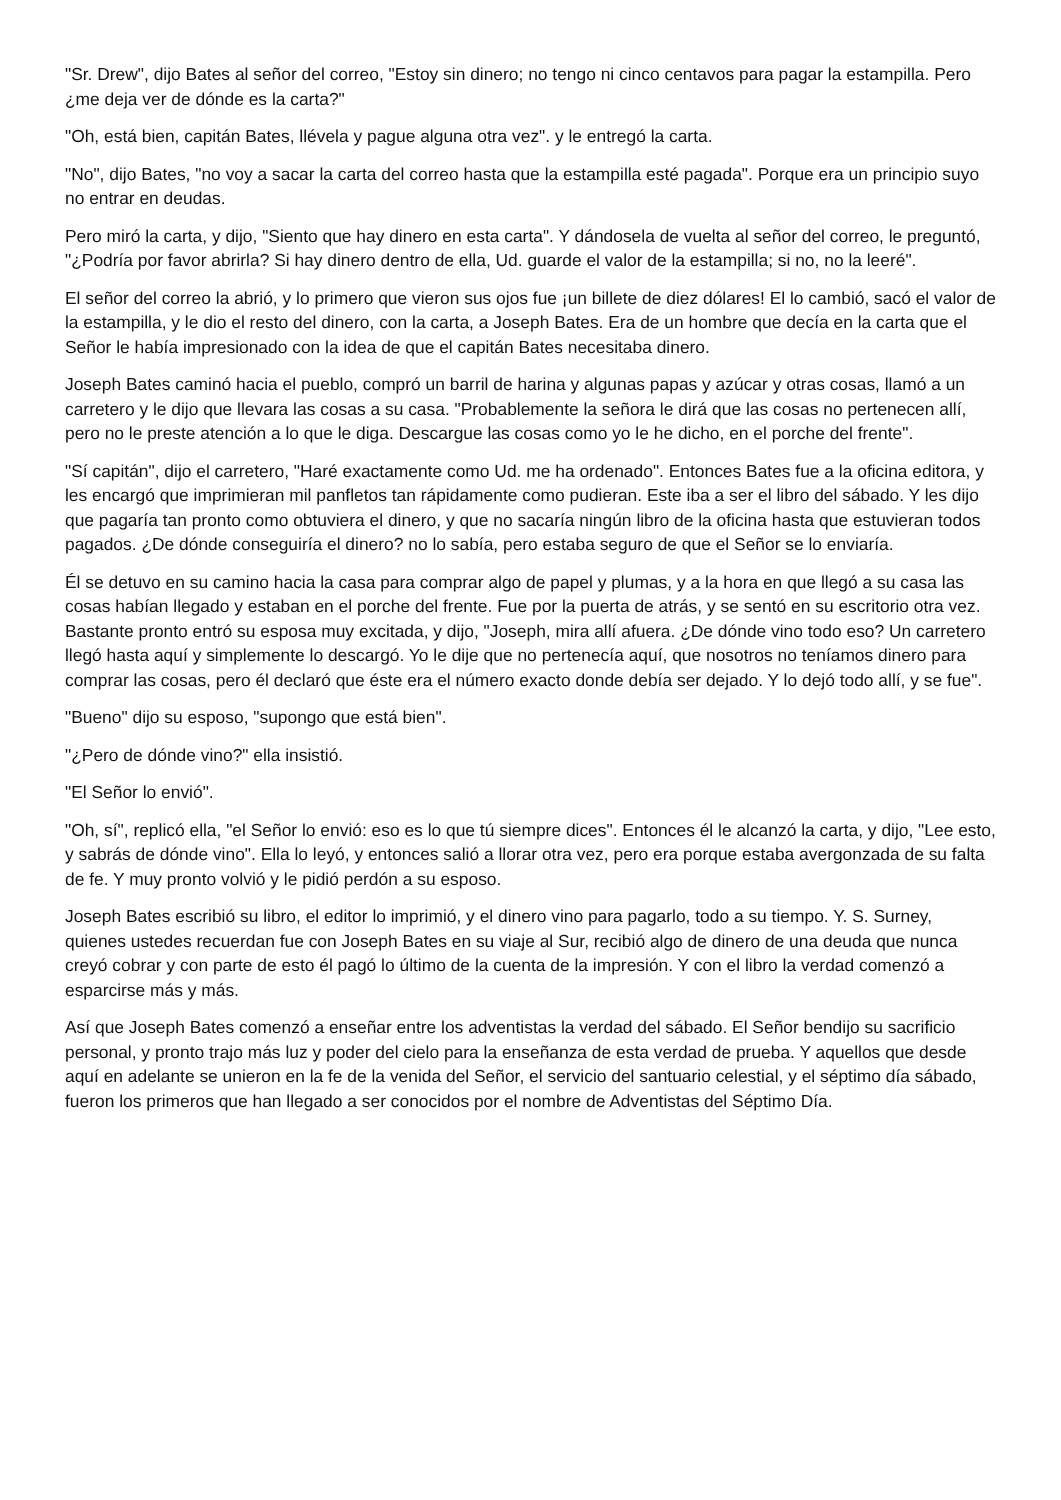"Sr. Drew", dijo Bates al señor del correo, "Estoy sin dinero; no tengo ni cinco centavos para pagar la estampilla. Pero ¿me deja ver de dónde es la carta?"
"Oh, está bien, capitán Bates, llévela y pague alguna otra vez". y le entregó la carta.
"No", dijo Bates, "no voy a sacar la carta del correo hasta que la estampilla esté pagada". Porque era un principio suyo no entrar en deudas.
Pero miró la carta, y dijo, "Siento que hay dinero en esta carta". Y dándosela de vuelta al señor del correo, le preguntó, "¿Podría por favor abrirla? Si hay dinero dentro de ella, Ud. guarde el valor de la estampilla; si no, no la leeré".
El señor del correo la abrió, y lo primero que vieron sus ojos fue ¡un billete de diez dólares! El lo cambió, sacó el valor de la estampilla, y le dio el resto del dinero, con la carta, a Joseph Bates. Era de un hombre que decía en la carta que el Señor le había impresionado con la idea de que el capitán Bates necesitaba dinero.
Joseph Bates caminó hacia el pueblo, compró un barril de harina y algunas papas y azúcar y otras cosas, llamó a un carretero y le dijo que llevara las cosas a su casa. "Probablemente la señora le dirá que las cosas no pertenecen allí, pero no le preste atención a lo que le diga. Descargue las cosas como yo le he dicho, en el porche del frente".
"Sí capitán", dijo el carretero, "Haré exactamente como Ud. me ha ordenado". Entonces Bates fue a la oficina editora, y les encargó que imprimieran mil panfletos tan rápidamente como pudieran. Este iba a ser el libro del sábado. Y les dijo que pagaría tan pronto como obtuviera el dinero, y que no sacaría ningún libro de la oficina hasta que estuvieran todos pagados. ¿De dónde conseguiría el dinero? no lo sabía, pero estaba seguro de que el Señor se lo enviaría.
Él se detuvo en su camino hacia la casa para comprar algo de papel y plumas, y a la hora en que llegó a su casa las cosas habían llegado y estaban en el porche del frente. Fue por la puerta de atrás, y se sentó en su escritorio otra vez. Bastante pronto entró su esposa muy excitada, y dijo, "Joseph, mira allí afuera. ¿De dónde vino todo eso? Un carretero llegó hasta aquí y simplemente lo descargó. Yo le dije que no pertenecía aquí, que nosotros no teníamos dinero para comprar las cosas, pero él declaró que éste era el número exacto donde debía ser dejado. Y lo dejó todo allí, y se fue".
"Bueno" dijo su esposo, "supongo que está bien".
"¿Pero de dónde vino?" ella insistió.
"El Señor lo envió".
"Oh, sí", replicó ella, "el Señor lo envió: eso es lo que tú siempre dices". Entonces él le alcanzó la carta, y dijo, "Lee esto, y sabrás de dónde vino". Ella lo leyó, y entonces salió a llorar otra vez, pero era porque estaba avergonzada de su falta de fe. Y muy pronto volvió y le pidió perdón a su esposo.
Joseph Bates escribió su libro, el editor lo imprimió, y el dinero vino para pagarlo, todo a su tiempo. Y. S. Surney, quienes ustedes recuerdan fue con Joseph Bates en su viaje al Sur, recibió algo de dinero de una deuda que nunca creyó cobrar y con parte de esto él pagó lo último de la cuenta de la impresión. Y con el libro la verdad comenzó a esparcirse más y más.
Así que Joseph Bates comenzó a enseñar entre los adventistas la verdad del sábado. El Señor bendijo su sacrificio personal, y pronto trajo más luz y poder del cielo para la enseñanza de esta verdad de prueba. Y aquellos que desde aquí en adelante se unieron en la fe de la venida del Señor, el servicio del santuario celestial, y el séptimo día sábado, fueron los primeros que han llegado a ser conocidos por el nombre de Adventistas del Séptimo Día.